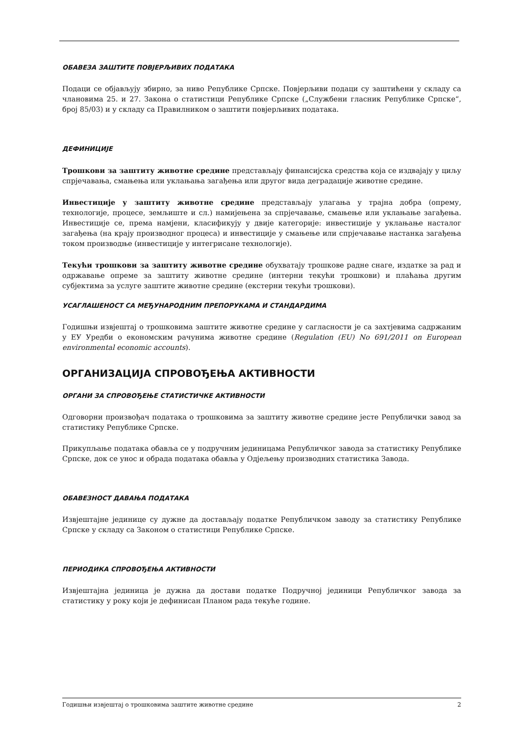ОБАВЕЗА ЗАШТИТЕ ПОВЈЕРЉИВИХ ПОДАТАКА
Подаци се објављују збирно, за ниво Републике Српске. Повјерљиви подаци су заштићени у складу са члановима 25. и 27. Закона о статистици Републике Српске („Службени гласник Републике Српске“, број 85/03) и у складу са Правилником о заштити повјерљивих података.
ДЕФИНИЦИЈЕ
Трошкови за заштиту животне средине представљају финансијска средства која се издвајају у циљу спрјечавања, смањења или уклањања загађења или другог вида деградације животне средине.
Инвестиције у заштиту животне средине представљају улагања у трајна добра (опрему, технологије, процесе, земљиште и сл.) намијењена за спрјечавање, смањење или уклањање загађења. Инвестиције се, према намјени, класификују у двије категорије: инвестиције у уклањање насталог загађења (на крају производног процеса) и инвестиције у смањење или спрјечавање настанка загађења током производње (инвестиције у интегрисане технологије).
Текући трошкови за заштиту животне средине обухватају трошкове радне снаге, издатке за рад и одржавање опреме за заштиту животне средине (интерни текући трошкови) и плаћања другим субјектима за услуге заштите животне средине (екстерни текући трошкови).
УСАГЛАШЕНОСТ СА МЕЂУНАРОДНИМ ПРЕПОРУКАМА И СТАНДАРДИМА
Годишњи извјештај о трошковима заштите животне средине у сагласности је са захтјевима садржаним у ЕУ Уредби о економским рачунима животне средине (Regulation (EU) No 691/2011 on European environmental economic accounts).
ОРГАНИЗАЦИЈА СПРОВОЂЕЊА АКТИВНОСТИ
ОРГАНИ ЗА СПРОВОЂЕЊЕ СТАТИСТИЧКЕ АКТИВНОСТИ
Одговорни произвођач података о трошковима за заштиту животне средине јесте Републички завод за статистику Републике Српске.
Прикупљање података обавља се у подручним јединицама Републичког завода за статистику Републике Српске, док се унос и обрада података обавља у Одјељењу производних статистика Завода.
ОБАВЕЗНОСТ ДАВАЊА ПОДАТАКА
Извјештајне јединице су дужне да достављају податке Републичком заводу за статистику Републике Српске у складу са Законом о статистици Републике Српске.
ПЕРИОДИКА СПРОВОЂЕЊА АКТИВНОСТИ
Извјештајна јединица је дужна да достави податке Подручној јединици Републичког завода за статистику у року који је дефинисан Планом рада текуће године.
Годишњи извјештај о трошковима заштите животне средине 2